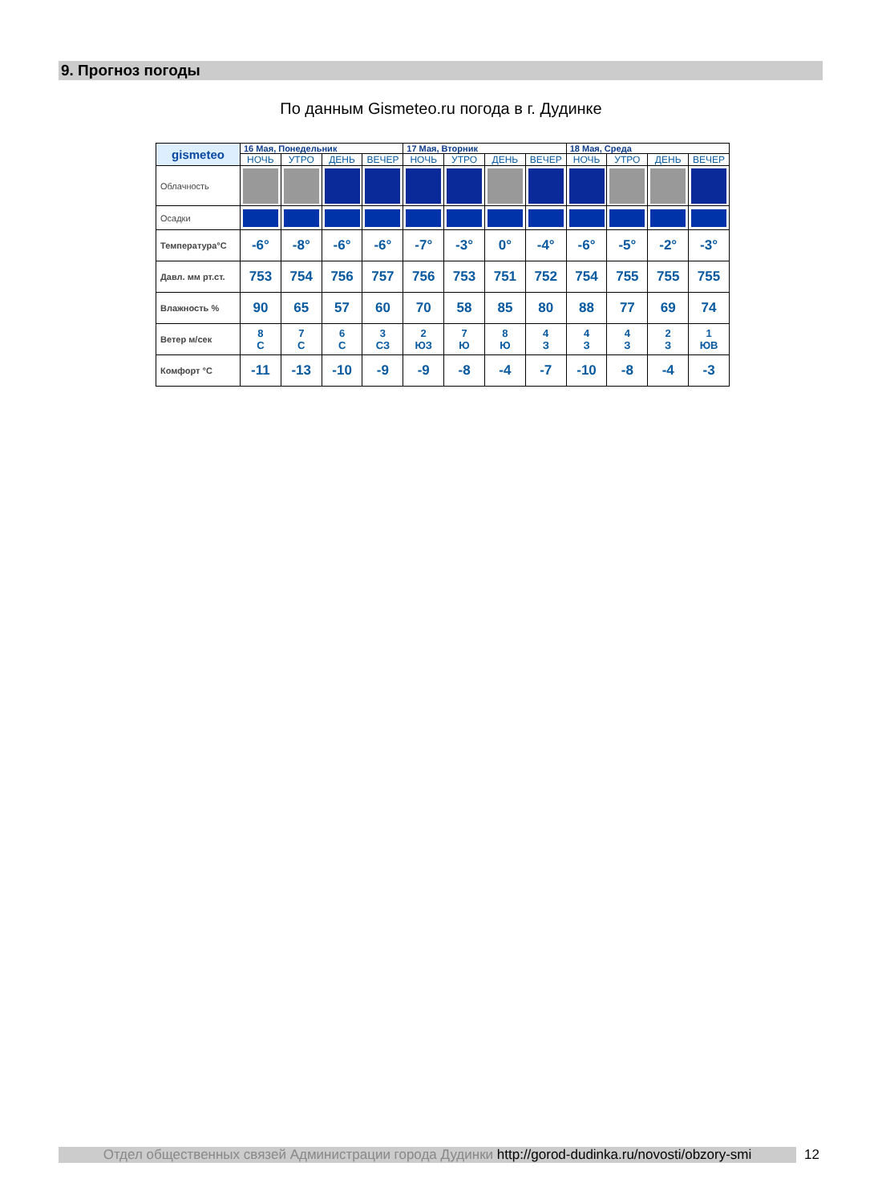9. Прогноз погоды
По данным Gismeteo.ru погода в г. Дудинке
| gismeteo | 16 Мая, Понедельник | | | | 17 Мая, Вторник | | | | 18 Мая, Среда | | | |
| | НОЧЬ | УТРО | ДЕНЬ | ВЕЧЕР | НОЧЬ | УТРО | ДЕНЬ | ВЕЧЕР | НОЧЬ | УТРО | ДЕНЬ | ВЕЧЕР |
| Облачность | | | | | | | | | | | | |
| Осадки | | | | | | | | | | | | |
| Температура°С | -6° | -8° | -6° | -6° | -7° | -3° | 0° | -4° | -6° | -5° | -2° | -3° |
| Давл. мм рт.ст. | 753 | 754 | 756 | 757 | 756 | 753 | 751 | 752 | 754 | 755 | 755 | 755 |
| Влажность % | 90 | 65 | 57 | 60 | 70 | 58 | 85 | 80 | 88 | 77 | 69 | 74 |
| Ветер м/сек | 8 С | 7 С | 6 С | 3 СЗ | 2 ЮЗ | 7 Ю | 8 Ю | 4 З | 4 З | 4 З | 2 З | 1 ЮВ |
| Комфорт °С | -11 | -13 | -10 | -9 | -9 | -8 | -4 | -7 | -10 | -8 | -4 | -3 |
Отдел общественных связей Администрации города Дудинки http://gorod-dudinka.ru/novosti/obzory-smi
12